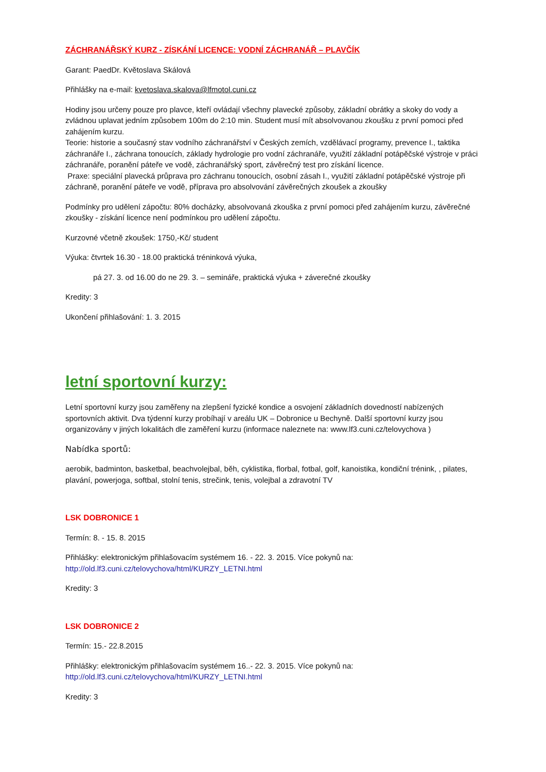ZÁCHRANÁŘSKÝ KURZ - ZÍSKÁNÍ LICENCE: VODNÍ ZÁCHRANÁŘ – PLAVČÍK
Garant: PaedDr. Květoslava Skálová
Přihlášky na e-mail: kvetoslava.skalova@lfmotol.cuni.cz
Hodiny jsou určeny pouze pro plavce, kteří ovládají všechny plavecké způsoby, základní obrátky a skoky do vody a zvládnou uplavat jedním způsobem 100m do 2:10 min. Student musí mít absolvovanou zkoušku z první pomoci před zahájením kurzu.
Teorie: historie a současný stav vodního záchranářství v Českých zemích, vzdělávací programy, prevence I., taktika záchranáře I., záchrana tonoucích, základy hydrologie pro vodní záchranáře, využití základní potápěčské výstroje v práci záchranáře, poranění páteře ve vodě, záchranářský sport, závěrečný test pro získání licence.
Praxe: speciální plavecká průprava pro záchranu tonoucích, osobní zásah I., využití základní potápěčské výstroje při záchraně, poranění páteře ve vodě, příprava pro absolvování závěrečných zkoušek a zkoušky
Podmínky pro udělení zápočtu: 80% docházky, absolvovaná zkouška z první pomoci před zahájením kurzu, závěrečné zkoušky - získání licence není podmínkou pro udělení zápočtu.
Kurzovné včetně zkoušek: 1750,-Kč/ student
Výuka: čtvrtek 16.30 - 18.00 praktická tréninková výuka,
pá 27. 3. od 16.00 do ne 29. 3. – semináře, praktická výuka + záverečné zkoušky
Kredity: 3
Ukončení přihlašování: 1. 3. 2015
letní sportovní kurzy:
Letní sportovní kurzy jsou zaměřeny na zlepšení fyzické kondice a osvojení základních dovedností nabízených sportovních aktivit. Dva týdenní kurzy probíhají v areálu UK – Dobronice u Bechyně. Další sportovní kurzy jsou organizovány v jiných lokalitách dle zaměření kurzu (informace naleznete na: www.lf3.cuni.cz/telovychova )
Nabídka sportů:
aerobik, badminton, basketbal, beachvolejbal, běh, cyklistika, florbal, fotbal, golf, kanoistika, kondiční trénink, , pilates, plavání, powerjoga, softbal, stolní tenis, strečink, tenis, volejbal a zdravotní TV
LSK DOBRONICE 1
Termín: 8. - 15. 8. 2015
Přihlášky: elektronickým přihlašovacím systémem 16. - 22. 3. 2015. Více pokynů na: http://old.lf3.cuni.cz/telovychova/html/KURZY_LETNI.html
Kredity: 3
LSK DOBRONICE 2
Termín: 15.- 22.8.2015
Přihlášky: elektronickým přihlašovacím systémem 16..- 22. 3. 2015. Více pokynů na: http://old.lf3.cuni.cz/telovychova/html/KURZY_LETNI.html
Kredity: 3